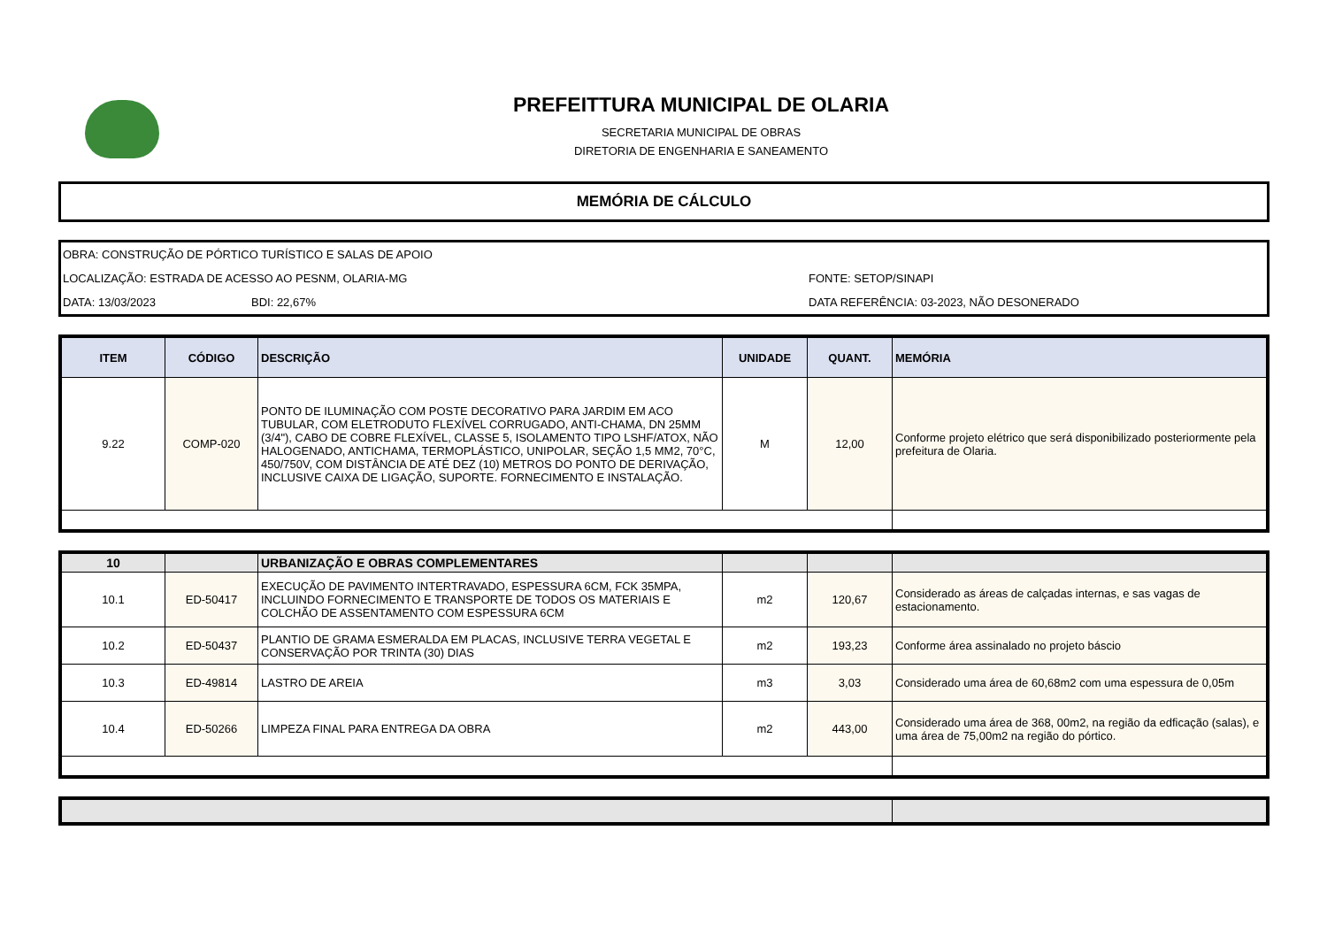PREFEITTURA MUNICIPAL DE OLARIA
SECRETARIA MUNICIPAL DE OBRAS
DIRETORIA DE ENGENHARIA E SANEAMENTO
MEMÓRIA DE CÁLCULO
OBRA: CONSTRUÇÃO DE PÓRTICO TURÍSTICO E SALAS DE APOIO
LOCALIZAÇÃO: ESTRADA DE ACESSO AO PESNM, OLARIA-MG FONTE: SETOP/SINAPI
DATA: 13/03/2023 BDI: 22,67% DATA REFERÊNCIA: 03-2023, NÃO DESONERADO
| ITEM | CÓDIGO | DESCRIÇÃO | UNIDADE | QUANT. | MEMÓRIA |
| --- | --- | --- | --- | --- | --- |
| 9.22 | COMP-020 | PONTO DE ILUMINAÇÃO COM POSTE DECORATIVO PARA JARDIM EM ACO TUBULAR, COM ELETRODUTO FLEXÍVEL CORRUGADO, ANTI-CHAMA, DN 25MM (3/4"), CABO DE COBRE FLEXÍVEL, CLASSE 5, ISOLAMENTO TIPO LSHF/ATOX, NÃO HALOGENADO, ANTICHAMA, TERMOPLÁSTICO, UNIPOLAR, SEÇÃO 1,5 MM2, 70°C, 450/750V, COM DISTÂNCIA DE ATÉ DEZ (10) METROS DO PONTO DE DERIVAÇÃO, INCLUSIVE CAIXA DE LIGAÇÃO, SUPORTE. FORNECIMENTO E INSTALAÇÃO. | M | 12,00 | Conforme projeto elétrico que será disponibilizado posteriormente pela prefeitura de Olaria. |
| 10 | | URBANIZAÇÃO E OBRAS COMPLEMENTARES | | | |
| 10.1 | ED-50417 | EXECUÇÃO DE PAVIMENTO INTERTRAVADO, ESPESSURA 6CM, FCK 35MPA, INCLUINDO FORNECIMENTO E TRANSPORTE DE TODOS OS MATERIAIS E COLCHÃO DE ASSENTAMENTO COM ESPESSURA 6CM | m2 | 120,67 | Considerado as áreas de calçadas internas, e sas vagas de estacionamento. |
| 10.2 | ED-50437 | PLANTIO DE GRAMA ESMERALDA EM PLACAS, INCLUSIVE TERRA VEGETAL E CONSERVAÇÃO POR TRINTA (30) DIAS | m2 | 193,23 | Conforme área assinalado no projeto báscio |
| 10.3 | ED-49814 | LASTRO DE AREIA | m3 | 3,03 | Considerado uma área de 60,68m2 com uma espessura de 0,05m |
| 10.4 | ED-50266 | LIMPEZA FINAL PARA ENTREGA DA OBRA | m2 | 443,00 | Considerado uma área de 368, 00m2, na região da edficação (salas), e uma área de 75,00m2 na região do pórtico. |